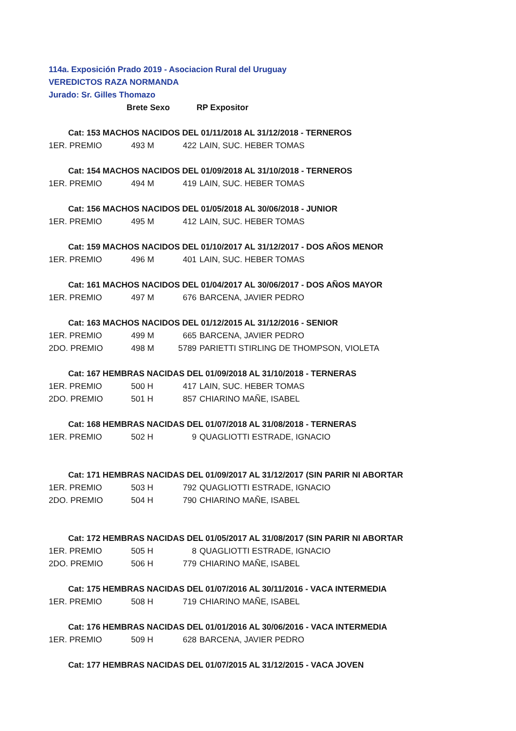114a. Exposición Prado 2019 - Asociacion Rural del Uruguay
VEREDICTOS RAZA NORMANDA
Jurado: Sr. Gilles Thomazo
| | Brete Sexo | | RP Expositor | |
| | Cat: 153 MACHOS NACIDOS DEL 01/11/2018 AL 31/12/2018 - TERNEROS | | | |
| 1ER. PREMIO | 493 | M | 422 | LAIN, SUC. HEBER TOMAS |
| | Cat: 154 MACHOS NACIDOS DEL 01/09/2018 AL 31/10/2018 - TERNEROS | | | |
| 1ER. PREMIO | 494 | M | 419 | LAIN, SUC. HEBER TOMAS |
| | Cat: 156 MACHOS NACIDOS DEL 01/05/2018 AL 30/06/2018 - JUNIOR | | | |
| 1ER. PREMIO | 495 | M | 412 | LAIN, SUC. HEBER TOMAS |
| | Cat: 159 MACHOS NACIDOS DEL 01/10/2017 AL 31/12/2017 - DOS AÑOS MENOR | | | |
| 1ER. PREMIO | 496 | M | 401 | LAIN, SUC. HEBER TOMAS |
| | Cat: 161 MACHOS NACIDOS DEL 01/04/2017 AL 30/06/2017 - DOS AÑOS MAYOR | | | |
| 1ER. PREMIO | 497 | M | 676 | BARCENA, JAVIER PEDRO |
| | Cat: 163 MACHOS NACIDOS DEL 01/12/2015 AL 31/12/2016 - SENIOR | | | |
| 1ER. PREMIO | 499 | M | 665 | BARCENA, JAVIER PEDRO |
| 2DO. PREMIO | 498 | M | 5789 | PARIETTI STIRLING DE THOMPSON, VIOLETA |
| | Cat: 167 HEMBRAS NACIDAS DEL 01/09/2018 AL 31/10/2018 - TERNERAS | | | |
| 1ER. PREMIO | 500 | H | 417 | LAIN, SUC. HEBER TOMAS |
| 2DO. PREMIO | 501 | H | 857 | CHIARINO MAÑE, ISABEL |
| | Cat: 168 HEMBRAS NACIDAS DEL 01/07/2018 AL 31/08/2018 - TERNERAS | | | |
| 1ER. PREMIO | 502 | H | 9 | QUAGLIOTTI ESTRADE, IGNACIO |
| | Cat: 171 HEMBRAS NACIDAS DEL 01/09/2017 AL 31/12/2017 (SIN PARIR NI ABORTAR | | | |
| 1ER. PREMIO | 503 | H | 792 | QUAGLIOTTI ESTRADE, IGNACIO |
| 2DO. PREMIO | 504 | H | 790 | CHIARINO MAÑE, ISABEL |
| | Cat: 172 HEMBRAS NACIDAS DEL 01/05/2017 AL 31/08/2017 (SIN PARIR NI ABORTAR | | | |
| 1ER. PREMIO | 505 | H | 8 | QUAGLIOTTI ESTRADE, IGNACIO |
| 2DO. PREMIO | 506 | H | 779 | CHIARINO MAÑE, ISABEL |
| | Cat: 175 HEMBRAS NACIDAS DEL 01/07/2016 AL 30/11/2016 - VACA INTERMEDIA | | | |
| 1ER. PREMIO | 508 | H | 719 | CHIARINO MAÑE, ISABEL |
| | Cat: 176 HEMBRAS NACIDAS DEL 01/01/2016 AL 30/06/2016 - VACA INTERMEDIA | | | |
| 1ER. PREMIO | 509 | H | 628 | BARCENA, JAVIER PEDRO |
| | Cat: 177 HEMBRAS NACIDAS DEL 01/07/2015 AL 31/12/2015 - VACA JOVEN | | | |